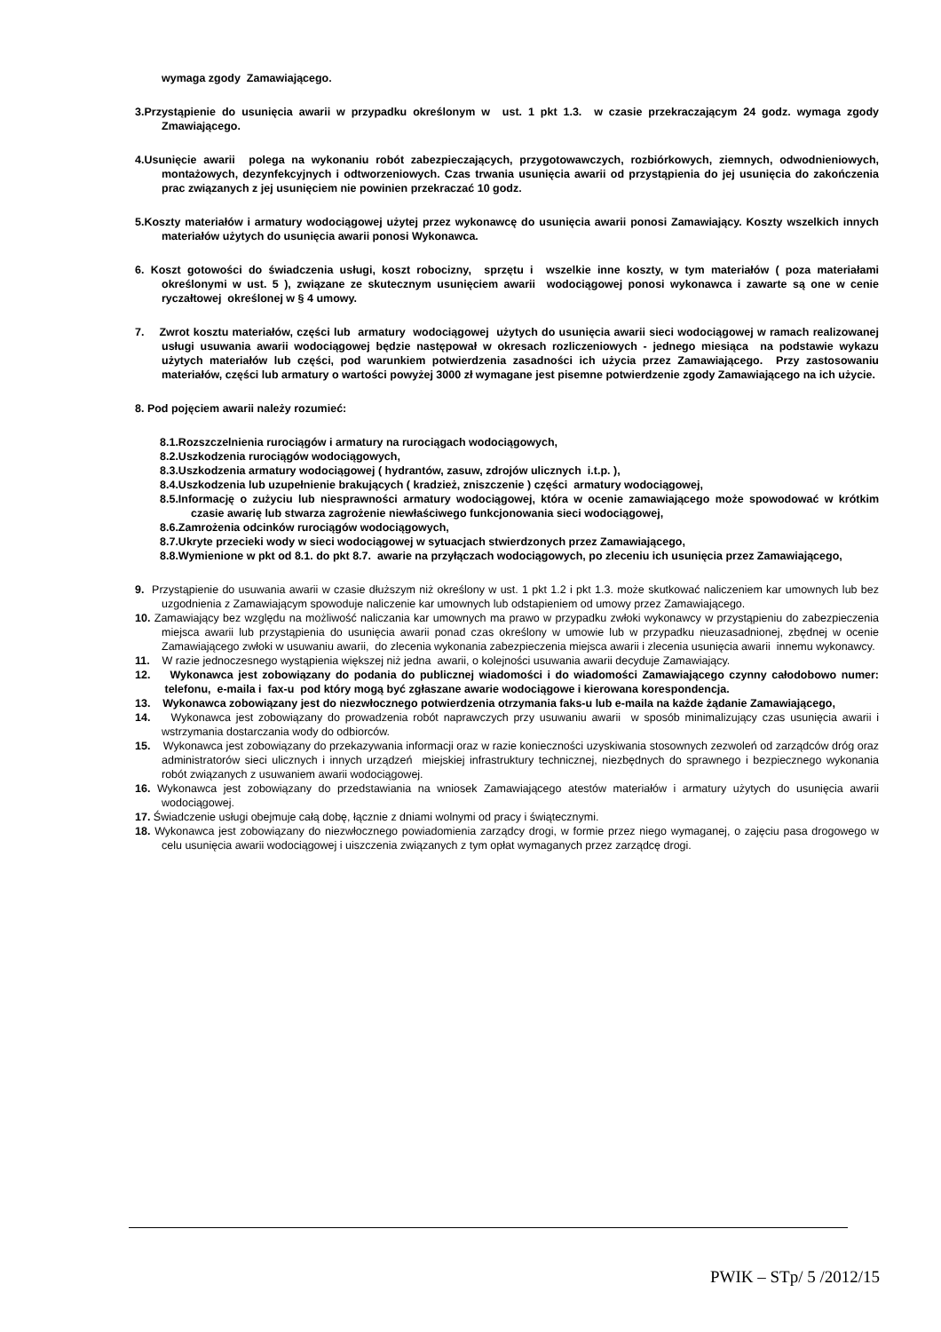wymaga zgody Zamawiającego.
3.Przystąpienie do usunięcia awarii w przypadku określonym w ust. 1 pkt 1.3. w czasie przekraczającym 24 godz. wymaga zgody Zmawiającego.
4.Usunięcie awarii polega na wykonaniu robót zabezpieczających, przygotowawczych, rozbiórkowych, ziemnych, odwodnieniowych, montażowych, dezynfekcyjnych i odtworzeniowych. Czas trwania usunięcia awarii od przystąpienia do jej usunięcia do zakończenia prac związanych z jej usunięciem nie powinien przekraczać 10 godz.
5.Koszty materiałów i armatury wodociągowej użytej przez wykonawcę do usunięcia awarii ponosi Zamawiający. Koszty wszelkich innych materiałów użytych do usunięcia awarii ponosi Wykonawca.
6. Koszt gotowości do świadczenia usługi, koszt robocizny, sprzętu i wszelkie inne koszty, w tym materiałów ( poza materiałami określonymi w ust. 5 ), związane ze skutecznym usunięciem awarii wodociągowej ponosi wykonawca i zawarte są one w cenie ryczałtowej określonej w § 4 umowy.
7. Zwrot kosztu materiałów, części lub armatury wodociągowej użytych do usunięcia awarii sieci wodociągowej w ramach realizowanej usługi usuwania awarii wodociągowej będzie następował w okresach rozliczeniowych - jednego miesiąca na podstawie wykazu użytych materiałów lub części, pod warunkiem potwierdzenia zasadności ich użycia przez Zamawiającego. Przy zastosowaniu materiałów, części lub armatury o wartości powyżej 3000 zł wymagane jest pisemne potwierdzenie zgody Zamawiającego na ich użycie.
8. Pod pojęciem awarii należy rozumieć:
8.1.Rozszczelnienia rurociągów i armatury na rurociągach wodociągowych,
8.2.Uszkodzenia rurociągów wodociągowych,
8.3.Uszkodzenia armatury wodociągowej ( hydrantów, zasuw, zdrojów ulicznych i.t.p. ),
8.4.Uszkodzenia lub uzupełnienie brakujących ( kradzież, zniszczenie ) części armatury wodociągowej,
8.5.Informację o zużyciu lub niesprawności armatury wodociągowej, która w ocenie zamawiającego może spowodować w krótkim czasie awarię lub stwarza zagrożenie niewłaściwego funkcjonowania sieci wodociągowej,
8.6.Zamrożenia odcinków rurociągów wodociągowych,
8.7.Ukryte przecieki wody w sieci wodociągowej w sytuacjach stwierdzonych przez Zamawiającego,
8.8.Wymienione w pkt od 8.1. do pkt 8.7. awarie na przyłączach wodociągowych, po zleceniu ich usunięcia przez Zamawiającego,
9. Przystąpienie do usuwania awarii w czasie dłuższym niż określony w ust. 1 pkt 1.2 i pkt 1.3. może skutkować naliczeniem kar umownych lub bez uzgodnienia z Zamawiającym spowoduje naliczenie kar umownych lub odstapieniem od umowy przez Zamawiającego.
10. Zamawiający bez względu na możliwość naliczania kar umownych ma prawo w przypadku zwłoki wykonawcy w przystąpieniu do zabezpieczenia miejsca awarii lub przystąpienia do usunięcia awarii ponad czas określony w umowie lub w przypadku nieuzasadnionej, zbędnej w ocenie Zamawiającego zwłoki w usuwaniu awarii, do zlecenia wykonania zabezpieczenia miejsca awarii i zlecenia usunięcia awarii innemu wykonawcy.
11. W razie jednoczesnego wystąpienia większej niż jedna awarii, o kolejności usuwania awarii decyduje Zamawiający.
12. Wykonawca jest zobowiązany do podania do publicznej wiadomości i do wiadomości Zamawiającego czynny całodobowo numer: telefonu, e-maila i fax-u pod który mogą być zgłaszane awarie wodociągowe i kierowana korespondencja.
13. Wykonawca zobowiązany jest do niezwłocznego potwierdzenia otrzymania faks-u lub e-maila na każde żądanie Zamawiającego,
14. Wykonawca jest zobowiązany do prowadzenia robót naprawczych przy usuwaniu awarii w sposób minimalizujący czas usunięcia awarii i wstrzymania dostarczania wody do odbiorców.
15. Wykonawca jest zobowiązany do przekazywania informacji oraz w razie konieczności uzyskiwania stosownych zezwoleń od zarządców dróg oraz administratorów sieci ulicznych i innych urządzeń miejskiej infrastruktury technicznej, niezbędnych do sprawnego i bezpiecznego wykonania robót związanych z usuwaniem awarii wodociągowej.
16. Wykonawca jest zobowiązany do przedstawiania na wniosek Zamawiającego atestów materiałów i armatury użytych do usunięcia awarii wodociągowej.
17. Świadczenie usługi obejmuje całą dobę, łącznie z dniami wolnymi od pracy i świątecznymi.
18. Wykonawca jest zobowiązany do niezwłocznego powiadomienia zarządcy drogi, w formie przez niego wymaganej, o zajęciu pasa drogowego w celu usunięcia awarii wodociągowej i uiszczenia związanych z tym opłat wymaganych przez zarządcę drogi.
PWIK – STp/ 5 /2012/15